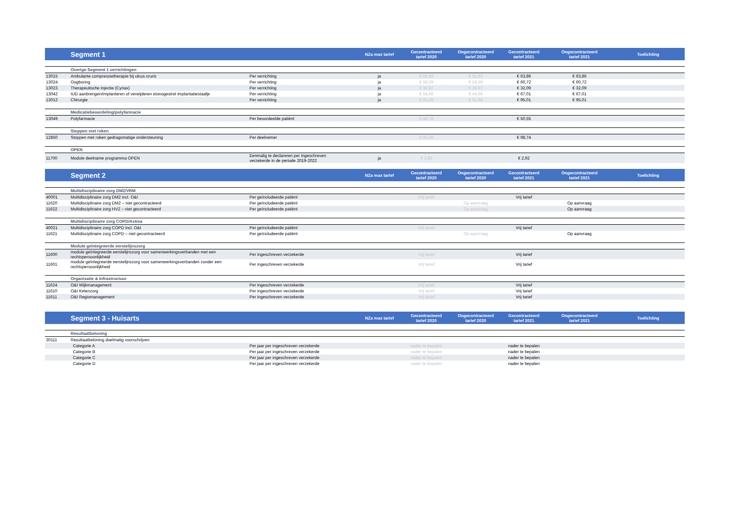| | Segment 1 | | NZa max tarief | Gecontracteerd tarief 2020 | Ongecontracteerd tarief 2020 | Gecontracteerd tarief 2021 | Ongecontracteerd tarief 2021 | Toelichting |
| --- | --- | --- | --- | --- | --- | --- | --- | --- |
| | Overige Segment 1 verrichtingen | | | | | | | |
| 13015 | Ambulante compressietherapie bij ulcus cruris | Per verrichting | ja | € 61,63 | € 61,63 | € 63,86 | € 63,86 | |
| 13024 | Oogboring | Per verrichting | ja | € 58,59 | € 58,59 | € 60,72 | € 60,72 | |
| 13023 | Therapeutische injectie (Cyriax) | Per verrichting | ja | € 30,97 | € 30,97 | € 32,09 | € 32,09 | |
| 13042 | IUD aanbrengen/implanteren of verwijderen etonogestrel implantatiestaafje | Per verrichting | ja | € 64,66 | € 64,66 | € 67,01 | € 67,01 | |
| 13012 | Chirurgie | Per verrichting | ja | € 91,68 | € 91,68 | € 95,01 | € 95,01 | |
| | Medicatiebeoordeling/polyfarmacie | | | | | | | |
| 13049 | Polyfarmacie | Per beoordeelde patiënt | | € 48,78 | | € 50,55 | | |
| | Stoppen met roken | | | | | | | |
| 12850 | Stoppen met roken gedragsmatige ondersteuning | Per deelnemer | | € 95,28 | | € 98,74 | | |
| | OPEN | | | | | | | |
| 11700 | Module deelname programma OPEN | Eenmalig te declareren per ingeschreven verzekerde in de periode 2019-2022 | ja | € 2,83 | | € 2,92 | | |
| | Segment 2 | | NZa max tarief | Gecontracteerd tarief 2020 | Ongecontracteerd tarief 2020 | Gecontracteerd tarief 2021 | Ongecontracteerd tarief 2021 | Toelichting |
| | Multidisciplinaire zorg DM2/VRM | | | | | | | |
| 40001 | Multidisciplinaire zorg DM2 incl. O&I | Per geïncludeerde patiënt | | Vrij tarief | | Vrij tarief | | |
| 11620 | Multidisciplinaire zorg DM2 – niet gecontracteerd | Per geïncludeerde patiënt | | | Op aanvraag | | Op aanvraag | |
| 11622 | Multidisciplinaire zorg HVZ – niet gecontracteerd | Per geïncludeerde patiënt | | | Op aanvraag | | Op aanvraag | |
| | Multidisciplinaire zorg COPD/Astma | | | | | | | |
| 40021 | Multidisciplinaire zorg COPD incl. O&I | Per geïncludeerde patiënt | | Vrij tarief | | Vrij tarief | | |
| 11621 | Multidisciplinaire zorg COPD – niet gecontracteerd | Per geïncludeerde patiënt | | | Op aanvraag | | Op aanvraag | |
| | Module geïntegreerde eerstelijnszorg | | | | | | | |
| 11600 | module geïntegreerde eerstelijnszorg voor samenwerkingsverbanden met een rechtspersoonlijkheid | Per ingeschreven verzekerde | | Vrij tarief | | Vrij tarief | | |
| 11601 | module geïntegreerde eerstelijnszorg voor samenwerkingsverbanden zonder een rechtspersoonlijkheid | Per ingeschreven verzekerde | | Vrij tarief | | Vrij tarief | | |
| | Organisatie & Infrastructuur | | | | | | | |
| 11624 | O&I Wijkmanagement | Per ingeschreven verzekerde | | Vrij tarief | | Vrij tarief | | |
| 11610 | O&I Ketenzorg | Per ingeschreven verzekerde | | Vrij tarief | | Vrij tarief | | |
| 11611 | O&I Regiomanagement | Per ingeschreven verzekerde | | Vrij tarief | | Vrij tarief | | |
| | Segment 3 - Huisarts | | NZa max tarief | Gecontracteerd tarief 2020 | Ongecontracteerd tarief 2020 | Gecontracteerd tarief 2021 | Ongecontracteerd tarief 2021 | Toelichting |
| | Resultaatbeloning | | | | | | | |
| 30111 | Resultaatbeloning doelmatig voorschrijven | | | | | | | |
| | Categorie A | Per jaar per ingeschreven verzekerde | | nader te bepalen | | nader te bepalen | | |
| | Categorie B | Per jaar per ingeschreven verzekerde | | nader te bepalen | | nader te bepalen | | |
| | Categorie C | Per jaar per ingeschreven verzekerde | | nader te bepalen | | nader te bepalen | | |
| | Categorie D | Per jaar per ingeschreven verzekerde | | nader te bepalen | | nader te bepalen | | |